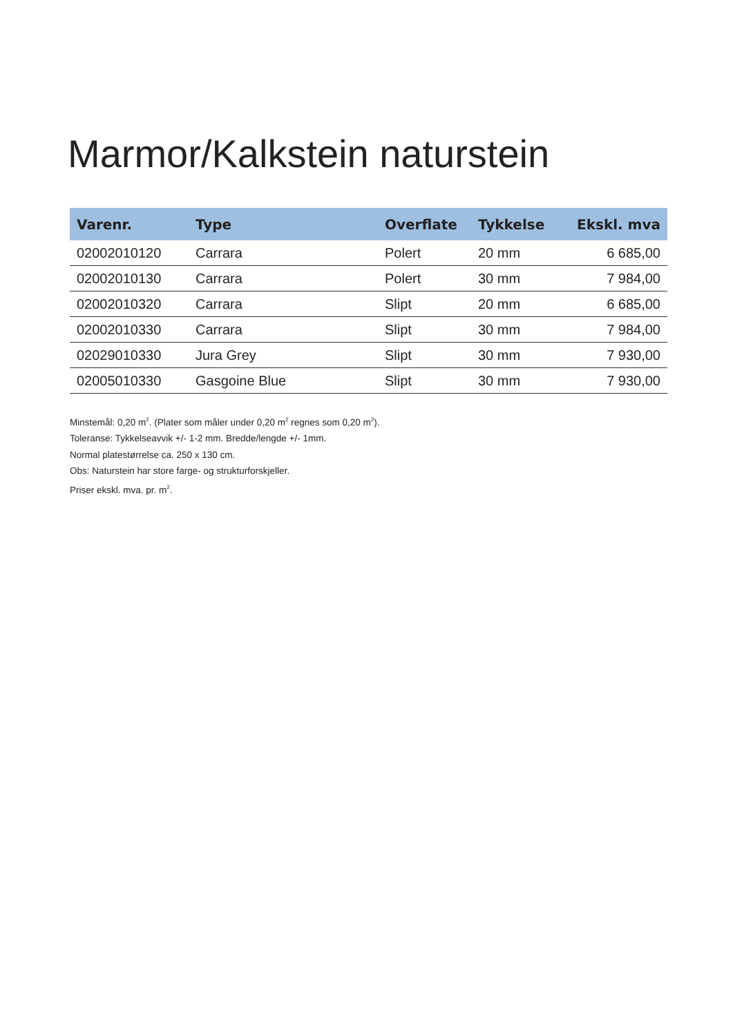Marmor/Kalkstein naturstein
| Varenr. | Type | Overflate | Tykkelse | Ekskl. mva |
| --- | --- | --- | --- | --- |
| 02002010120 | Carrara | Polert | 20 mm | 6 685,00 |
| 02002010130 | Carrara | Polert | 30 mm | 7 984,00 |
| 02002010320 | Carrara | Slipt | 20 mm | 6 685,00 |
| 02002010330 | Carrara | Slipt | 30 mm | 7 984,00 |
| 02029010330 | Jura Grey | Slipt | 30 mm | 7 930,00 |
| 02005010330 | Gasgoine Blue | Slipt | 30 mm | 7 930,00 |
Minstemål: 0,20 m<sup>2</sup>. (Plater som måler under 0,20 m<sup>2</sup> regnes som 0,20 m<sup>2</sup>).
Toleranse: Tykkelseavvik +/- 1-2 mm. Bredde/lengde +/- 1mm.
Normal platestørrelse ca. 250 x 130 cm.
Obs: Naturstein har store farge- og strukturforskjeller.
Priser ekskl. mva. pr. m<sup>2</sup>.